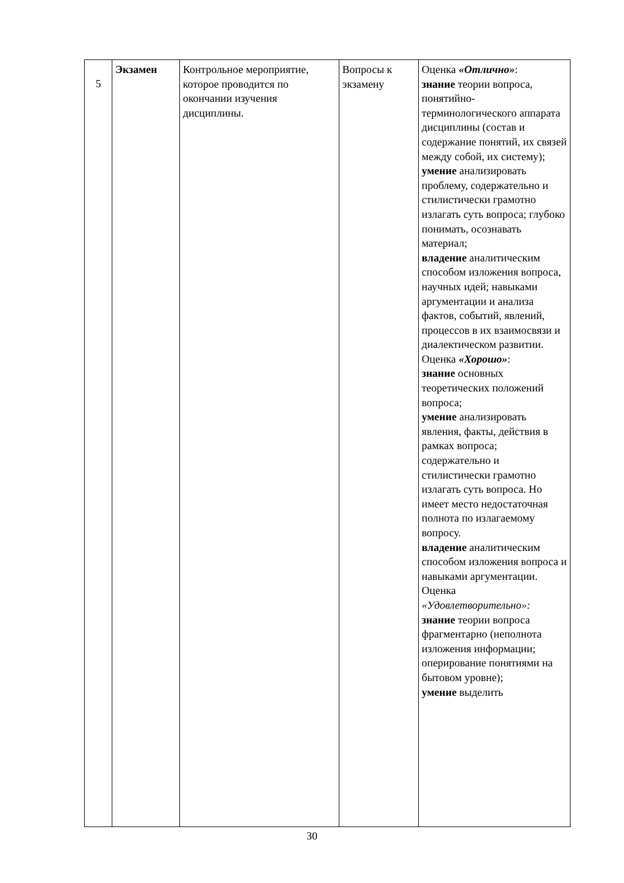| 5 | Экзамен | Контрольное мероприятие, которое проводится по окончании изучения дисциплины. | Вопросы к экзамену | Оценка «Отлично» : знание теории вопроса, понятийно- терминологического аппарата дисциплины (состав и содержание понятий, их связей между собой, их систему); умение анализировать проблему, содержательно и стилистически грамотно излагать суть вопроса; глубоко понимать, осознавать материал; владение аналитическим способом изложения вопроса, научных идей; навыками аргументации и анализа фактов, событий, явлений, процессов в их взаимосвязи и диалектическом развитии. Оценка «Хорошо» : знание основных теоретических положений вопроса; умение анализировать явления, факты, действия в рамках вопроса; содержательно и стилистически грамотно излагать суть вопроса. Но имеет место недостаточная полнота по излагаемому вопросу. владение аналитическим способом изложения вопроса и навыками аргументации. Оценка «Удовлетворительно»: знание теории вопроса фрагментарно (неполнота изложения информации; оперирование понятиями на бытовом уровне); умение выделить |
30